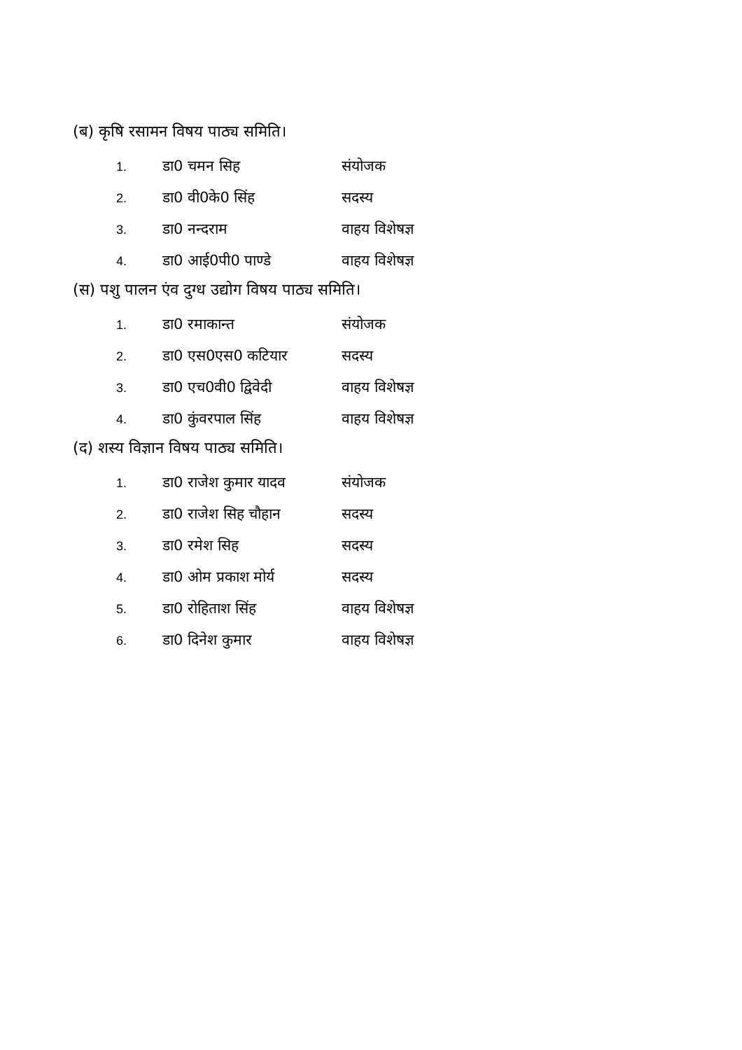(ब) कृषि रसामन विषय पाठ्य समिति।
| 1. | डा0 चमन सिह | संयोजक |
| 2. | डा0 वी0के0 सिंह | सदस्य |
| 3. | डा0 नन्दराम | वाहय विशेषज्ञ |
| 4. | डा0 आई0पी0 पाण्डे | वाहय विशेषज्ञ |
(स) पशु पालन एंव दुग्ध उद्योग विषय पाठ्य समिति।
| 1. | डा0 रमाकान्त | संयोजक |
| 2. | डा0 एस0एस0 कटियार | सदस्य |
| 3. | डा0 एच0वी0 द्विवेदी | वाहय विशेषज्ञ |
| 4. | डा0 कुंवरपाल सिंह | वाहय विशेषज्ञ |
(द) शस्य विज्ञान विषय पाठ्य समिति।
| 1. | डा0 राजेश कुमार यादव | संयोजक |
| 2. | डा0 राजेश सिह चौहान | सदस्य |
| 3. | डा0 रमेश सिह | सदस्य |
| 4. | डा0 ओम प्रकाश मोर्य | सदस्य |
| 5. | डा0 रोहिताश सिंह | वाहय विशेषज्ञ |
| 6. | डा0 दिनेश कुमार | वाहय विशेषज्ञ |